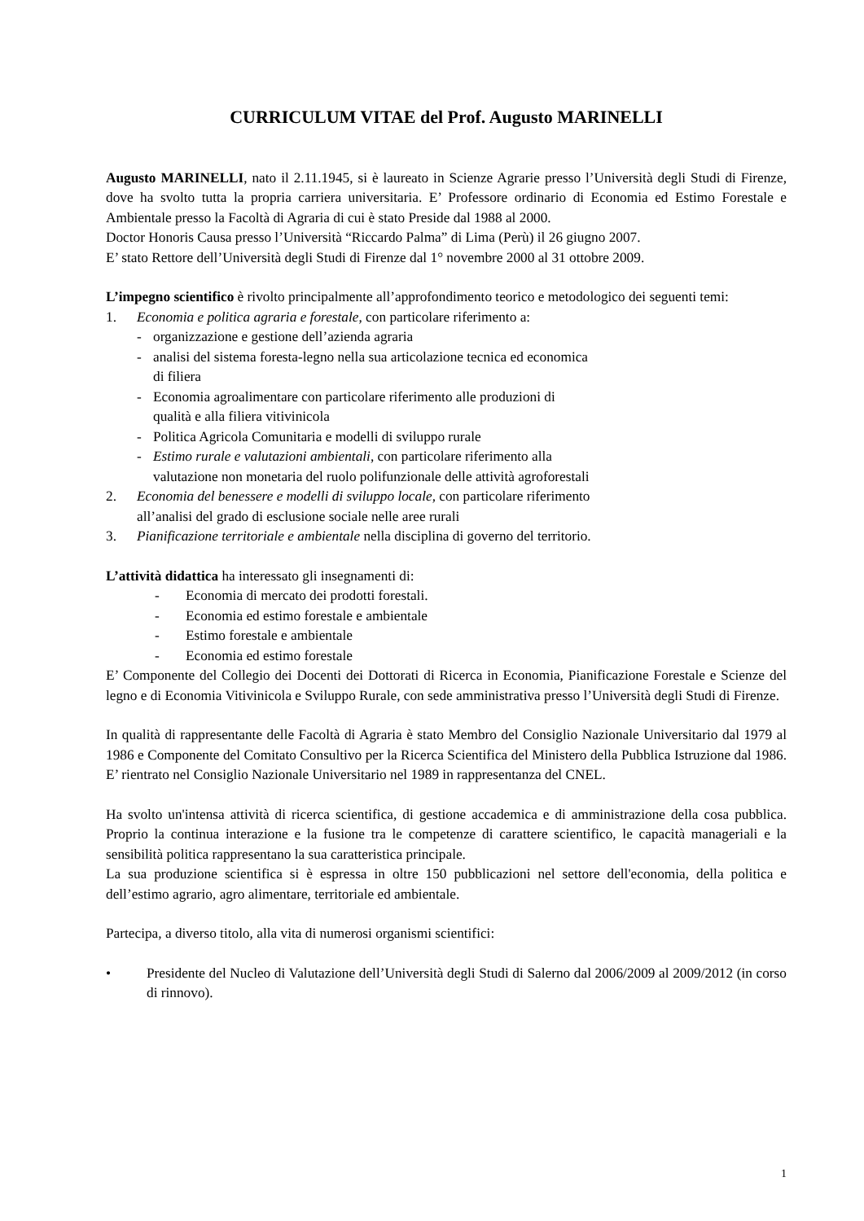CURRICULUM VITAE del Prof. Augusto MARINELLI
Augusto MARINELLI, nato il 2.11.1945, si è laureato in Scienze Agrarie presso l’Università degli Studi di Firenze, dove ha svolto tutta la propria carriera universitaria. E’ Professore ordinario di Economia ed Estimo Forestale e Ambientale presso la Facoltà di Agraria di cui è stato Preside dal 1988 al 2000.
Doctor Honoris Causa presso l’Università “Riccardo Palma” di Lima (Perù) il 26 giugno 2007.
E’ stato Rettore dell’Università degli Studi di Firenze dal 1° novembre 2000 al 31 ottobre 2009.
L’impegno scientifico è rivolto principalmente all’approfondimento teorico e metodologico dei seguenti temi:
1. Economia e politica agraria e forestale, con particolare riferimento a:
- organizzazione e gestione dell’azienda agraria
- analisi del sistema foresta-legno nella sua articolazione tecnica ed economica
di filiera
- Economia agroalimentare con particolare riferimento alle produzioni di
qualità e alla filiera vitivinicola
- Politica Agricola Comunitaria e modelli di sviluppo rurale
- Estimo rurale e valutazioni ambientali, con particolare riferimento alla
valutazione non monetaria del ruolo polifunzionale delle attività agroforestali
2. Economia del benessere e modelli di sviluppo locale, con particolare riferimento
all’analisi del grado di esclusione sociale nelle aree rurali
3. Pianificazione territoriale e ambientale nella disciplina di governo del territorio.
L’attività didattica ha interessato gli insegnamenti di:
- Economia di mercato dei prodotti forestali.
- Economia ed estimo forestale e ambientale
- Estimo forestale e ambientale
- Economia ed estimo forestale
E’ Componente del Collegio dei Docenti dei Dottorati di Ricerca in Economia, Pianificazione Forestale e Scienze del legno e di Economia Vitivinicola e Sviluppo Rurale, con sede amministrativa presso l’Università degli Studi di Firenze.
In qualità di rappresentante delle Facoltà di Agraria è stato Membro del Consiglio Nazionale Universitario dal 1979 al 1986 e Componente del Comitato Consultivo per la Ricerca Scientifica del Ministero della Pubblica Istruzione dal 1986. E’ rientrato nel Consiglio Nazionale Universitario nel 1989 in rappresentanza del CNEL.
Ha svolto un'intensa attività di ricerca scientifica, di gestione accademica e di amministrazione della cosa pubblica. Proprio la continua interazione e la fusione tra le competenze di carattere scientifico, le capacità manageriali e la sensibilità politica rappresentano la sua caratteristica principale.
La sua produzione scientifica si è espressa in oltre 150 pubblicazioni nel settore dell'economia, della politica e dell’estimo agrario, agro alimentare, territoriale ed ambientale.
Partecipa, a diverso titolo, alla vita di numerosi organismi scientifici:
• Presidente del Nucleo di Valutazione dell’Università degli Studi di Salerno dal 2006/2009 al 2009/2012 (in corso di rinnovo).
1